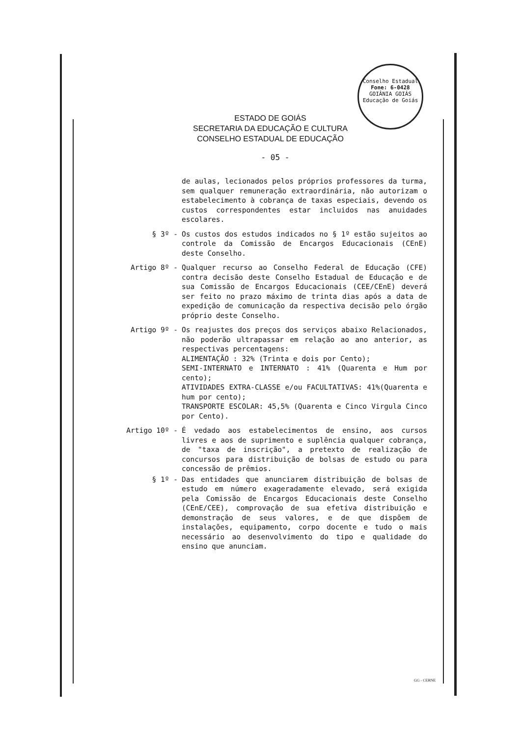Conselho Estadual
Fone: 6-0428
GOIÂNIA GOIÁS
Educação de Goiás
ESTADO DE GOIÁS
SECRETARIA DA EDUCAÇÃO E CULTURA
CONSELHO ESTADUAL DE EDUCAÇÃO
- 05 -
de aulas, lecionados pelos próprios professores da turma, sem qualquer remuneração extraordinária, não autorizam o estabelecimento à cobrança de taxas especiais, devendo os custos correspondentes estar incluidos nas anuidades escolares.
§ 3º - Os custos dos estudos indicados no § 1º estão sujeitos ao controle da Comissão de Encargos Educacionais (CEnE) deste Conselho.
Artigo 8º - Qualquer recurso ao Conselho Federal de Educação (CFE) contra decisão deste Conselho Estadual de Educação e de sua Comissão de Encargos Educacionais (CEE/CEnE) deverá ser feito no prazo máximo de trinta dias após a data de expedição de comunicação da respectiva decisão pelo órgão próprio deste Conselho.
Artigo 9º - Os reajustes dos preços dos serviços abaixo Relacionados, não poderão ultrapassar em relação ao ano anterior, as respectivas percentagens:
ALIMENTAÇÃO : 32% (Trinta e dois por Cento);
SEMI-INTERNATO e INTERNATO : 41% (Quarenta e Hum por cento);
ATIVIDADES EXTRA-CLASSE e/ou FACULTATIVAS: 41%(Quarenta e hum por cento);
TRANSPORTE ESCOLAR: 45,5% (Quarenta e Cinco Virgula Cinco por Cento).
Artigo 10º - É vedado aos estabelecimentos de ensino, aos cursos livres e aos de suprimento e suplência qualquer cobrança, de "taxa de inscrição", a pretexto de realização de concursos para distribuição de bolsas de estudo ou para concessão de prêmios.
§ 1º - Das entidades que anunciarem distribuição de bolsas de estudo em número exageradamente elevado, será exigida pela Comissão de Encargos Educacionais deste Conselho (CEnE/CEE), comprovação de sua efetiva distribuição e demonstração de seus valores, e de que dispõem de instalações, equipamento, corpo docente e tudo o mais necessário ao desenvolvimento do tipo e qualidade do ensino que anunciam.
GG - CERNE